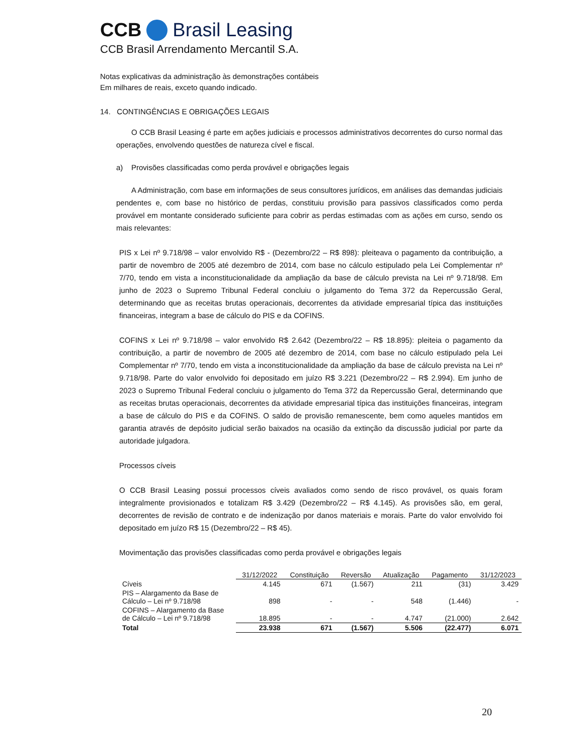CCB Brasil Leasing
CCB Brasil Arrendamento Mercantil S.A.
Notas explicativas da administração às demonstrações contábeis
Em milhares de reais, exceto quando indicado.
14. CONTINGÊNCIAS E OBRIGAÇÕES LEGAIS
O CCB Brasil Leasing é parte em ações judiciais e processos administrativos decorrentes do curso normal das operações, envolvendo questões de natureza cível e fiscal.
a) Provisões classificadas como perda provável e obrigações legais
A Administração, com base em informações de seus consultores jurídicos, em análises das demandas judiciais pendentes e, com base no histórico de perdas, constituiu provisão para passivos classificados como perda provável em montante considerado suficiente para cobrir as perdas estimadas com as ações em curso, sendo os mais relevantes:
PIS x Lei nº 9.718/98 – valor envolvido R$ - (Dezembro/22 – R$ 898): pleiteava o pagamento da contribuição, a partir de novembro de 2005 até dezembro de 2014, com base no cálculo estipulado pela Lei Complementar nº 7/70, tendo em vista a inconstitucionalidade da ampliação da base de cálculo prevista na Lei nº 9.718/98. Em junho de 2023 o Supremo Tribunal Federal concluiu o julgamento do Tema 372 da Repercussão Geral, determinando que as receitas brutas operacionais, decorrentes da atividade empresarial típica das instituições financeiras, integram a base de cálculo do PIS e da COFINS.
COFINS x Lei nº 9.718/98 – valor envolvido R$ 2.642 (Dezembro/22 – R$ 18.895): pleiteia o pagamento da contribuição, a partir de novembro de 2005 até dezembro de 2014, com base no cálculo estipulado pela Lei Complementar nº 7/70, tendo em vista a inconstitucionalidade da ampliação da base de cálculo prevista na Lei nº 9.718/98. Parte do valor envolvido foi depositado em juízo R$ 3.221 (Dezembro/22 – R$ 2.994). Em junho de 2023 o Supremo Tribunal Federal concluiu o julgamento do Tema 372 da Repercussão Geral, determinando que as receitas brutas operacionais, decorrentes da atividade empresarial típica das instituições financeiras, integram a base de cálculo do PIS e da COFINS. O saldo de provisão remanescente, bem como aqueles mantidos em garantia através de depósito judicial serão baixados na ocasião da extinção da discussão judicial por parte da autoridade julgadora.
Processos cíveis
O CCB Brasil Leasing possui processos cíveis avaliados como sendo de risco provável, os quais foram integralmente provisionados e totalizam R$ 3.429 (Dezembro/22 – R$ 4.145). As provisões são, em geral, decorrentes de revisão de contrato e de indenização por danos materiais e morais. Parte do valor envolvido foi depositado em juízo R$ 15 (Dezembro/22 – R$ 45).
Movimentação das provisões classificadas como perda provável e obrigações legais
| | 31/12/2022 | Constituição | Reversão | Atualização | Pagamento | 31/12/2023 |
| Cíveis | 4.145 | 671 | (1.567) | 211 | (31) | 3.429 |
| PIS – Alargamento da Base de Cálculo – Lei nº 9.718/98 | 898 | - | - | 548 | (1.446) | - |
| COFINS – Alargamento da Base de Cálculo – Lei nº 9.718/98 | 18.895 | - | - | 4.747 | (21.000) | 2.642 |
| Total | 23.938 | 671 | (1.567) | 5.506 | (22.477) | 6.071 |
20